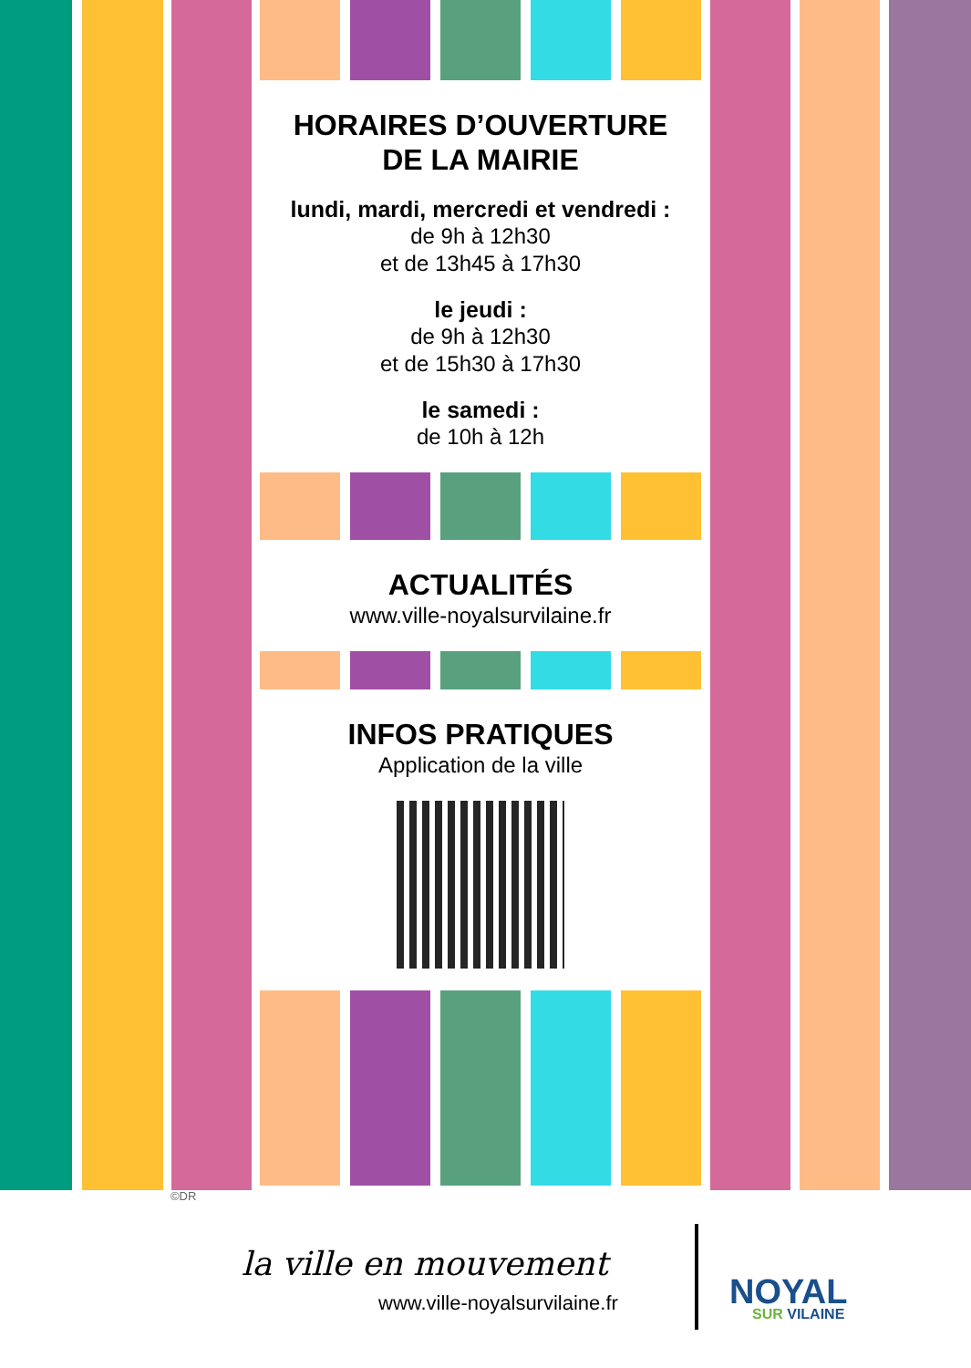HORAIRES D’OUVERTURE
DE LA MAIRIE
lundi, mardi, mercredi et vendredi :
de 9h à 12h30
et de 13h45 à 17h30
le jeudi :
de 9h à 12h30
et de 15h30 à 17h30
le samedi :
de 10h à 12h
ACTUALITÉS
www.ville-noyalsurvilaine.fr
INFOS PRATIQUES
Application de la ville
©DR
la ville en mouvement
www.ville-noyalsurvilaine.fr
NOYAL
SUR VILAINE